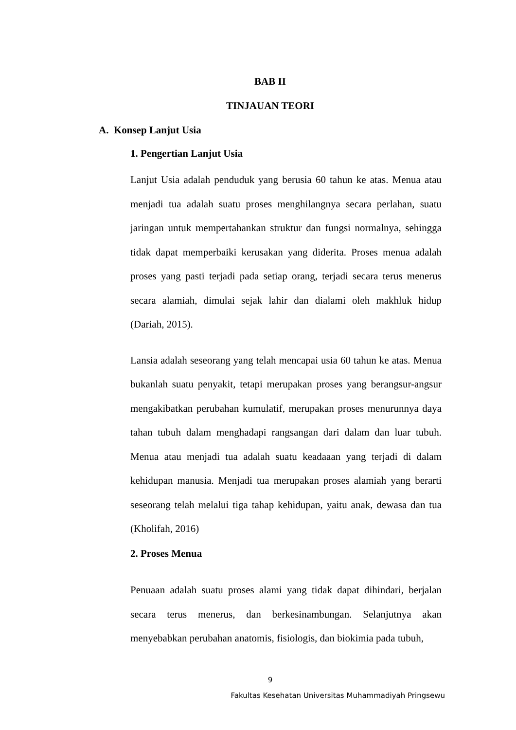BAB II
TINJAUAN TEORI
A. Konsep Lanjut Usia
1. Pengertian Lanjut Usia
Lanjut Usia adalah penduduk yang berusia 60 tahun ke atas. Menua atau menjadi tua adalah suatu proses menghilangnya secara perlahan, suatu jaringan untuk mempertahankan struktur dan fungsi normalnya, sehingga tidak dapat memperbaiki kerusakan yang diderita. Proses menua adalah proses yang pasti terjadi pada setiap orang, terjadi secara terus menerus secara alamiah, dimulai sejak lahir dan dialami oleh makhluk hidup (Dariah, 2015).
Lansia adalah seseorang yang telah mencapai usia 60 tahun ke atas. Menua bukanlah suatu penyakit, tetapi merupakan proses yang berangsur-angsur mengakibatkan perubahan kumulatif, merupakan proses menurunnya daya tahan tubuh dalam menghadapi rangsangan dari dalam dan luar tubuh. Menua atau menjadi tua adalah suatu keadaaan yang terjadi di dalam kehidupan manusia. Menjadi tua merupakan proses alamiah yang berarti seseorang telah melalui tiga tahap kehidupan, yaitu anak, dewasa dan tua (Kholifah, 2016)
2. Proses Menua
Penuaan adalah suatu proses alami yang tidak dapat dihindari, berjalan secara terus menerus, dan berkesinambungan. Selanjutnya akan menyebabkan perubahan anatomis, fisiologis, dan biokimia pada tubuh,
9
Fakultas Kesehatan Universitas Muhammadiyah Pringsewu